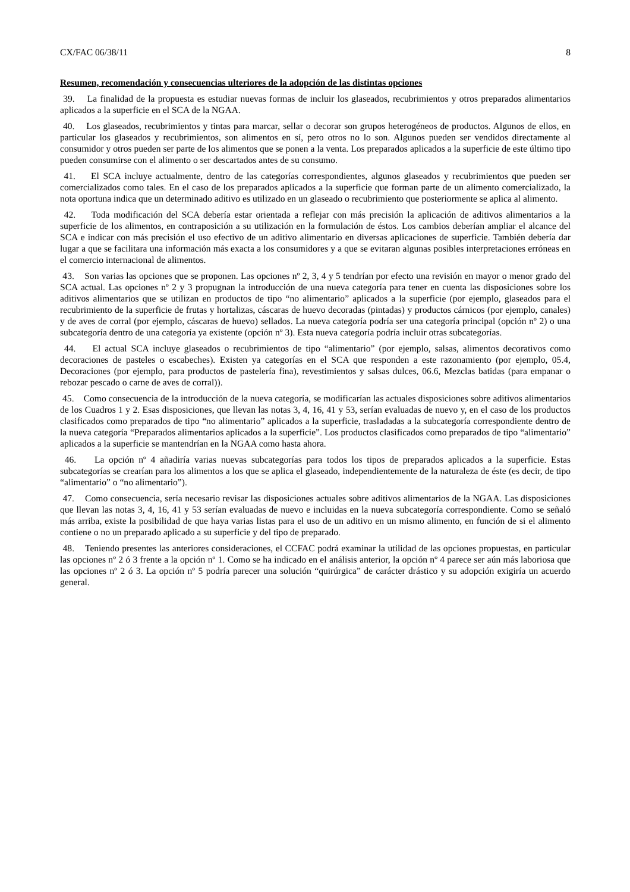CX/FAC 06/38/11 8
Resumen, recomendación y consecuencias ulteriores de la adopción de las distintas opciones
39. La finalidad de la propuesta es estudiar nuevas formas de incluir los glaseados, recubrimientos y otros preparados alimentarios aplicados a la superficie en el SCA de la NGAA.
40. Los glaseados, recubrimientos y tintas para marcar, sellar o decorar son grupos heterogéneos de productos. Algunos de ellos, en particular los glaseados y recubrimientos, son alimentos en sí, pero otros no lo son. Algunos pueden ser vendidos directamente al consumidor y otros pueden ser parte de los alimentos que se ponen a la venta. Los preparados aplicados a la superficie de este último tipo pueden consumirse con el alimento o ser descartados antes de su consumo.
41. El SCA incluye actualmente, dentro de las categorías correspondientes, algunos glaseados y recubrimientos que pueden ser comercializados como tales. En el caso de los preparados aplicados a la superficie que forman parte de un alimento comercializado, la nota oportuna indica que un determinado aditivo es utilizado en un glaseado o recubrimiento que posteriormente se aplica al alimento.
42. Toda modificación del SCA debería estar orientada a reflejar con más precisión la aplicación de aditivos alimentarios a la superficie de los alimentos, en contraposición a su utilización en la formulación de éstos. Los cambios deberían ampliar el alcance del SCA e indicar con más precisión el uso efectivo de un aditivo alimentario en diversas aplicaciones de superficie. También debería dar lugar a que se facilitara una información más exacta a los consumidores y a que se evitaran algunas posibles interpretaciones erróneas en el comercio internacional de alimentos.
43. Son varias las opciones que se proponen. Las opciones nº 2, 3, 4 y 5 tendrían por efecto una revisión en mayor o menor grado del SCA actual. Las opciones nº 2 y 3 propugnan la introducción de una nueva categoría para tener en cuenta las disposiciones sobre los aditivos alimentarios que se utilizan en productos de tipo “no alimentario” aplicados a la superficie (por ejemplo, glaseados para el recubrimiento de la superficie de frutas y hortalizas, cáscaras de huevo decoradas (pintadas) y productos cárnicos (por ejemplo, canales) y de aves de corral (por ejemplo, cáscaras de huevo) sellados. La nueva categoría podría ser una categoría principal (opción nº 2) o una subcategoría dentro de una categoría ya existente (opción nº 3). Esta nueva categoría podría incluir otras subcategorías.
44. El actual SCA incluye glaseados o recubrimientos de tipo “alimentario” (por ejemplo, salsas, alimentos decorativos como decoraciones de pasteles o escabeches). Existen ya categorías en el SCA que responden a este razonamiento (por ejemplo, 05.4, Decoraciones (por ejemplo, para productos de pastelería fina), revestimientos y salsas dulces, 06.6, Mezclas batidas (para empanar o rebozar pescado o carne de aves de corral)).
45. Como consecuencia de la introducción de la nueva categoría, se modificarían las actuales disposiciones sobre aditivos alimentarios de los Cuadros 1 y 2. Esas disposiciones, que llevan las notas 3, 4, 16, 41 y 53, serían evaluadas de nuevo y, en el caso de los productos clasificados como preparados de tipo “no alimentario” aplicados a la superficie, trasladadas a la subcategoría correspondiente dentro de la nueva categoría “Preparados alimentarios aplicados a la superficie”. Los productos clasificados como preparados de tipo “alimentario” aplicados a la superficie se mantendrían en la NGAA como hasta ahora.
46. La opción nº 4 añadiría varias nuevas subcategorías para todos los tipos de preparados aplicados a la superficie. Estas subcategorías se crearían para los alimentos a los que se aplica el glaseado, independientemente de la naturaleza de éste (es decir, de tipo “alimentario” o “no alimentario”).
47. Como consecuencia, sería necesario revisar las disposiciones actuales sobre aditivos alimentarios de la NGAA. Las disposiciones que llevan las notas 3, 4, 16, 41 y 53 serían evaluadas de nuevo e incluidas en la nueva subcategoría correspondiente. Como se señaló más arriba, existe la posibilidad de que haya varias listas para el uso de un aditivo en un mismo alimento, en función de si el alimento contiene o no un preparado aplicado a su superficie y del tipo de preparado.
48. Teniendo presentes las anteriores consideraciones, el CCFAC podrá examinar la utilidad de las opciones propuestas, en particular las opciones nº 2 ó 3 frente a la opción nº 1. Como se ha indicado en el análisis anterior, la opción nº 4 parece ser aún más laboriosa que las opciones nº 2 ó 3. La opción nº 5 podría parecer una solución “quirúrgica” de carácter drástico y su adopción exigiría un acuerdo general.